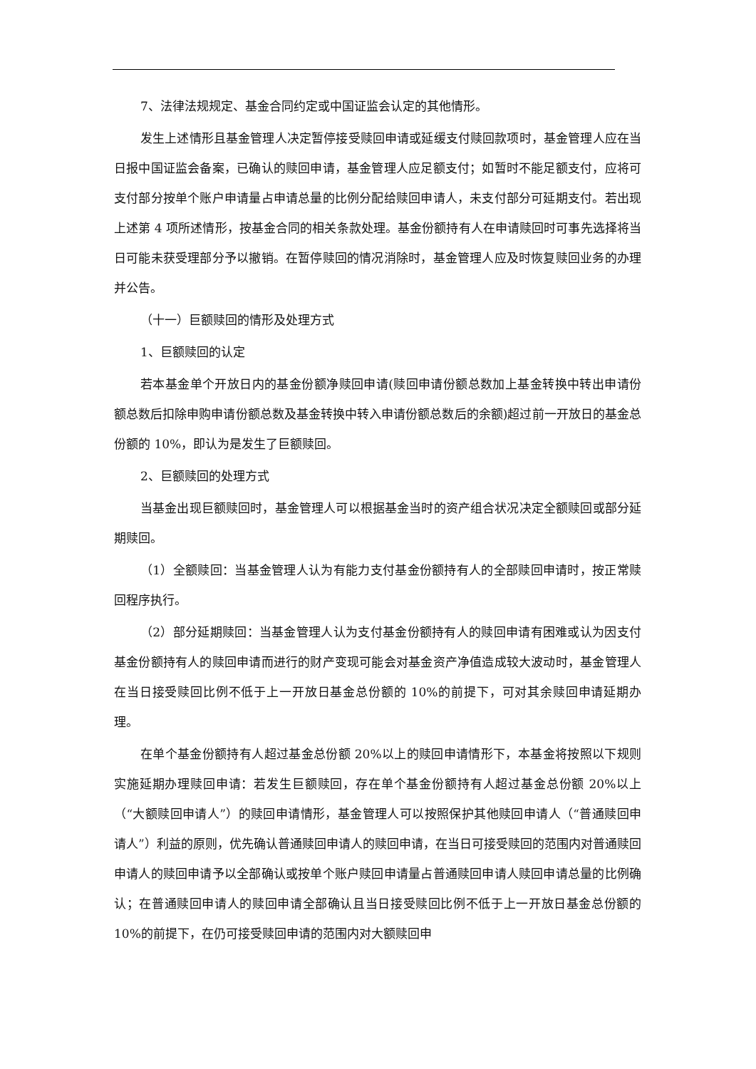7、法律法规规定、基金合同约定或中国证监会认定的其他情形。
发生上述情形且基金管理人决定暂停接受赎回申请或延缓支付赎回款项时，基金管理人应在当日报中国证监会备案，已确认的赎回申请，基金管理人应足额支付；如暂时不能足额支付，应将可支付部分按单个账户申请量占申请总量的比例分配给赎回申请人，未支付部分可延期支付。若出现上述第 4 项所述情形，按基金合同的相关条款处理。基金份额持有人在申请赎回时可事先选择将当日可能未获受理部分予以撤销。在暂停赎回的情况消除时，基金管理人应及时恢复赎回业务的办理并公告。
（十一）巨额赎回的情形及处理方式
1、巨额赎回的认定
若本基金单个开放日内的基金份额净赎回申请(赎回申请份额总数加上基金转换中转出申请份额总数后扣除申购申请份额总数及基金转换中转入申请份额总数后的余额)超过前一开放日的基金总份额的 10%，即认为是发生了巨额赎回。
2、巨额赎回的处理方式
当基金出现巨额赎回时，基金管理人可以根据基金当时的资产组合状况决定全额赎回或部分延期赎回。
（1）全额赎回：当基金管理人认为有能力支付基金份额持有人的全部赎回申请时，按正常赎回程序执行。
（2）部分延期赎回：当基金管理人认为支付基金份额持有人的赎回申请有困难或认为因支付基金份额持有人的赎回申请而进行的财产变现可能会对基金资产净值造成较大波动时，基金管理人在当日接受赎回比例不低于上一开放日基金总份额的 10%的前提下，可对其余赎回申请延期办理。
在单个基金份额持有人超过基金总份额 20%以上的赎回申请情形下，本基金将按照以下规则实施延期办理赎回申请：若发生巨额赎回，存在单个基金份额持有人超过基金总份额 20%以上（“大额赎回申请人”）的赎回申请情形，基金管理人可以按照保护其他赎回申请人（“普通赎回申请人”）利益的原则，优先确认普通赎回申请人的赎回申请，在当日可接受赎回的范围内对普通赎回申请人的赎回申请予以全部确认或按单个账户赎回申请量占普通赎回申请人赎回申请总量的比例确认；在普通赎回申请人的赎回申请全部确认且当日接受赎回比例不低于上一开放日基金总份额的 10%的前提下，在仍可接受赎回申请的范围内对大额赎回申